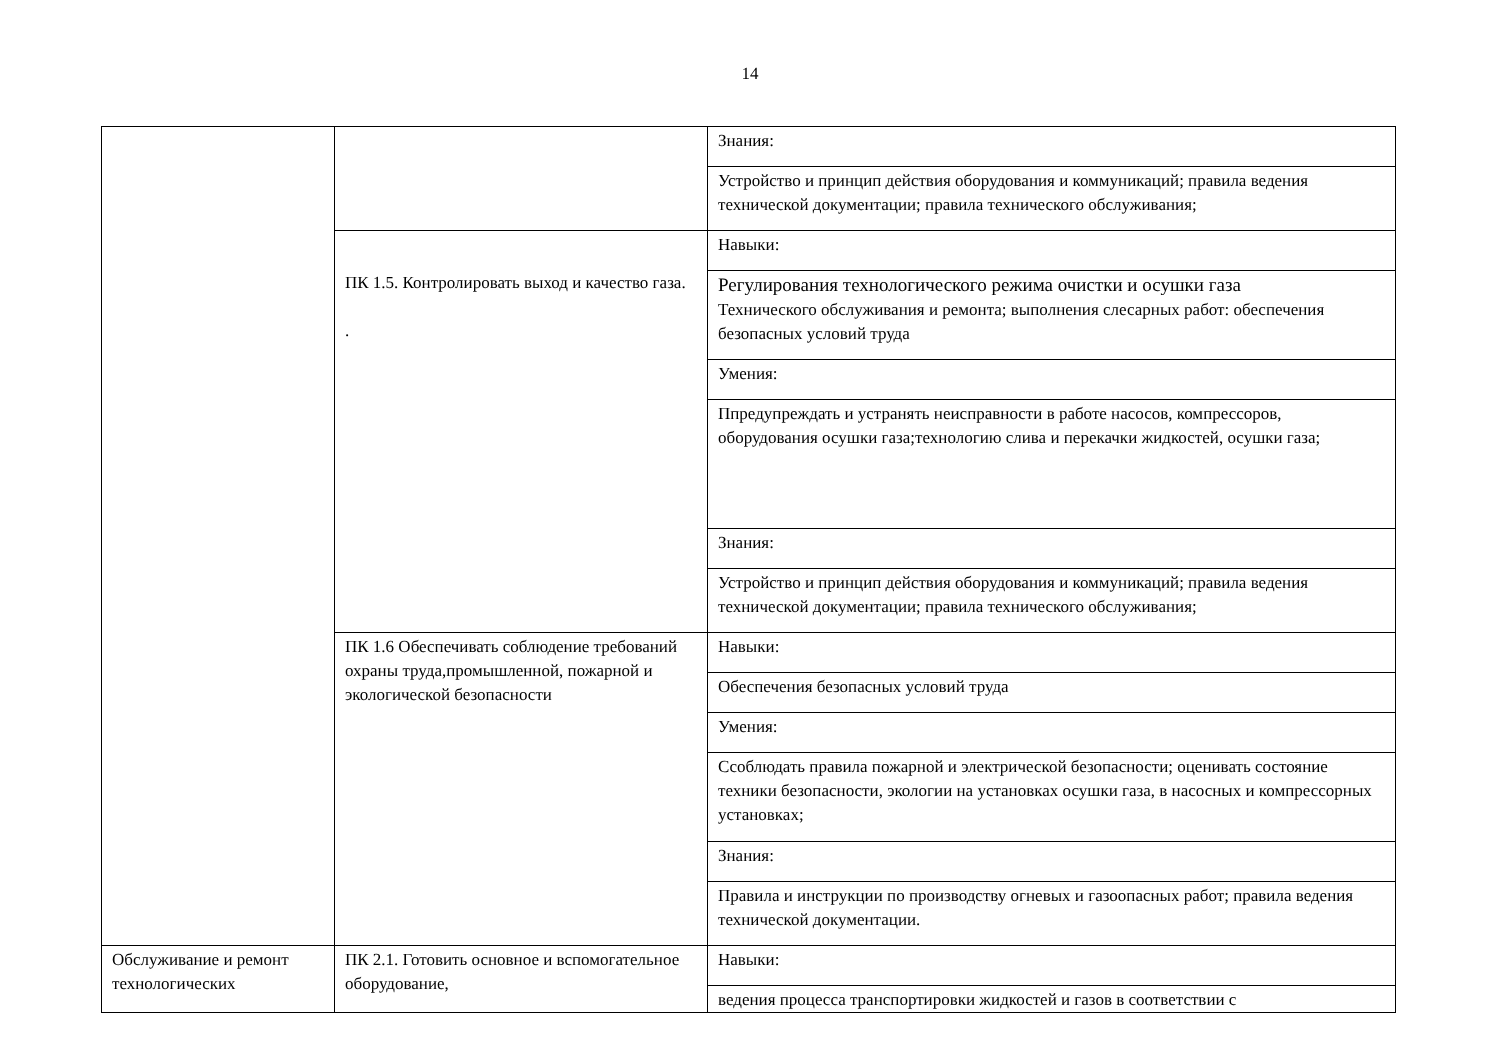14
| | | Знания: |
| | | Устройство и принцип действия оборудования и коммуникаций; правила ведения технической документации; правила технического обслуживания; |
| | ПК 1.5. Контролировать выход и качество газа. . | Навыки: |
| | | Регулирования технологического режима очистки и осушки газа Технического обслуживания и ремонта; выполнения слесарных работ: обеспечения безопасных условий труда |
| | | Умения: |
| | | Ппредупреждать и устранять неисправности в работе насосов, компрессоров, оборудования осушки газа;технологию слива и перекачки жидкостей, осушки газа; |
| | | Знания: |
| | | Устройство и принцип действия оборудования и коммуникаций; правила ведения технической документации; правила технического обслуживания; |
| | ПК 1.6 Обеспечивать соблюдение требований охраны труда,промышленной, пожарной и экологической безопасности | Навыки: |
| | | Обеспечения безопасных условий труда |
| | | Умения: |
| | | Ссоблюдать правила пожарной и электрической безопасности; оценивать состояние техники безопасности, экологии на установках осушки газа, в насосных и компрессорных установках; |
| | | Знания: |
| | | Правила и инструкции по производству огневых и газоопасных работ; правила ведения технической документации. |
| Обслуживание и ремонт технологических | ПК 2.1. Готовить основное и вспомогательное оборудование, | Навыки: |
| | | ведения процесса транспортировки жидкостей и газов в соответствии с |